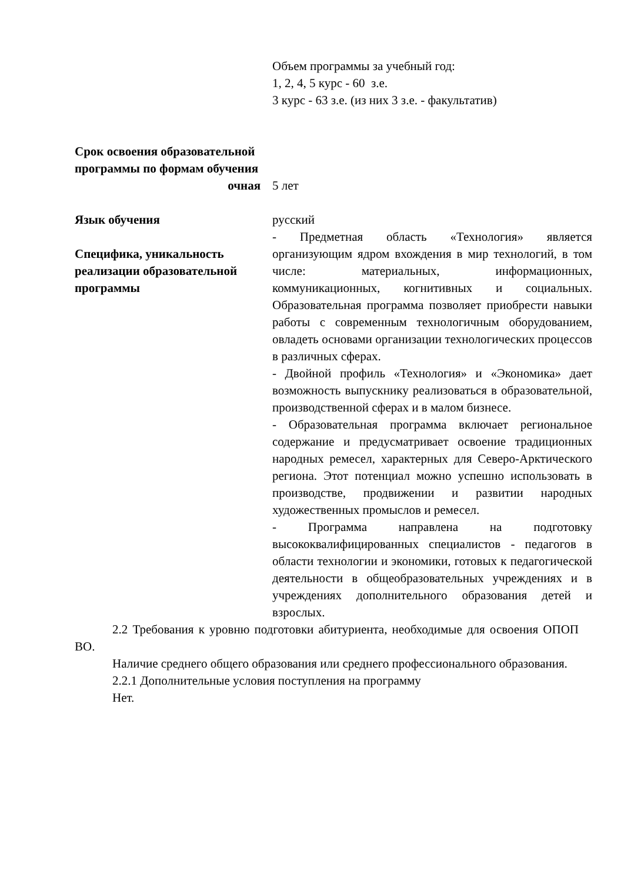| | Объем программы за учебный год: 1, 2, 4, 5 курс - 60 з.е. 3 курс - 63 з.е. (из них 3 з.е. - факультатив) |
| Срок освоения образовательной программы по формам обучения | |
| очная | 5 лет |
| Язык обучения | русский |
| Специфика, уникальность реализации образовательной программы | - Предметная область «Технология» является организующим ядром вхождения в мир технологий, в том числе: материальных, информационных, коммуникационных, когнитивных и социальных. Образовательная программа позволяет приобрести навыки работы с современным технологичным оборудованием, овладеть основами организации технологических процессов в различных сферах. - Двойной профиль «Технология» и «Экономика» дает возможность выпускнику реализоваться в образовательной, производственной сферах и в малом бизнесе. - Образовательная программа включает региональное содержание и предусматривает освоение традиционных народных ремесел, характерных для Северо-Арктического региона. Этот потенциал можно успешно использовать в производстве, продвижении и развитии народных художественных промыслов и ремесел. - Программа направлена на подготовку высококвалифицированных специалистов - педагогов в области технологии и экономики, готовых к педагогической деятельности в общеобразовательных учреждениях и в учреждениях дополнительного образования детей и взрослых. |
2.2 Требования к уровню подготовки абитуриента, необходимые для освоения ОПОП ВО.
Наличие среднего общего образования или среднего профессионального образования.
2.2.1 Дополнительные условия поступления на программу
Нет.